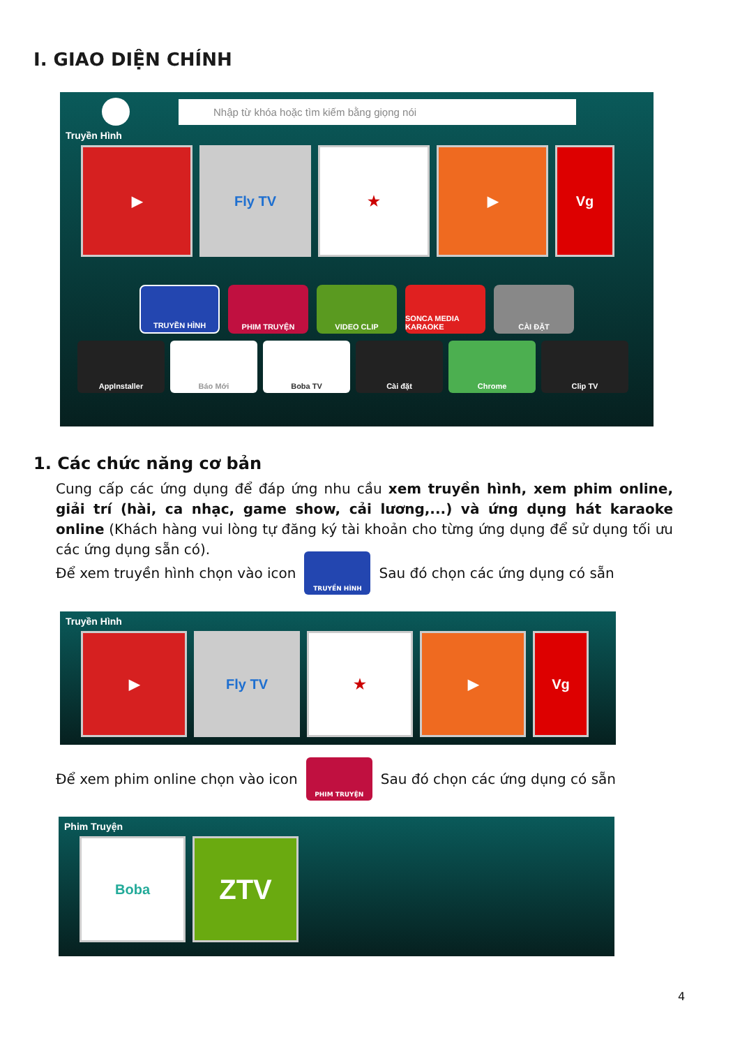I. GIAO DIỆN CHÍNH
Nhập từ khóa hoặc tìm kiếm bằng giọng nói
Truyền Hình
▶ Fly TV ★ ▶ Vg
TRUYỀN HÌNH PHIM TRUYỆN VIDEO CLIP SONCA MEDIA KARAOKE
CÀI ĐẶT
AppInstaller Báo Mới Boba TV Cài đặt Chrome Clip TV
1. Các chức năng cơ bản
Cung cấp các ứng dụng để đáp ứng nhu cầu xem truyền hình, xem phim online, giải trí (hài, ca nhạc, game show, cải lương,...) và ứng dụng hát karaoke online (Khách hàng vui lòng tự đăng ký tài khoản cho từng ứng dụng để sử dụng tối ưu các ứng dụng sẵn có).
Để xem truyền hình chọn vào icon TRUYỀN HÌNH Sau đó chọn các ứng dụng có sẵn
Truyền Hình
▶ Fly TV ★ ▶ Vg
Để xem phim online chọn vào icon PHIM TRUYỆN Sau đó chọn các ứng dụng có sẵn
Phim Truyện
Boba
ZTV
4